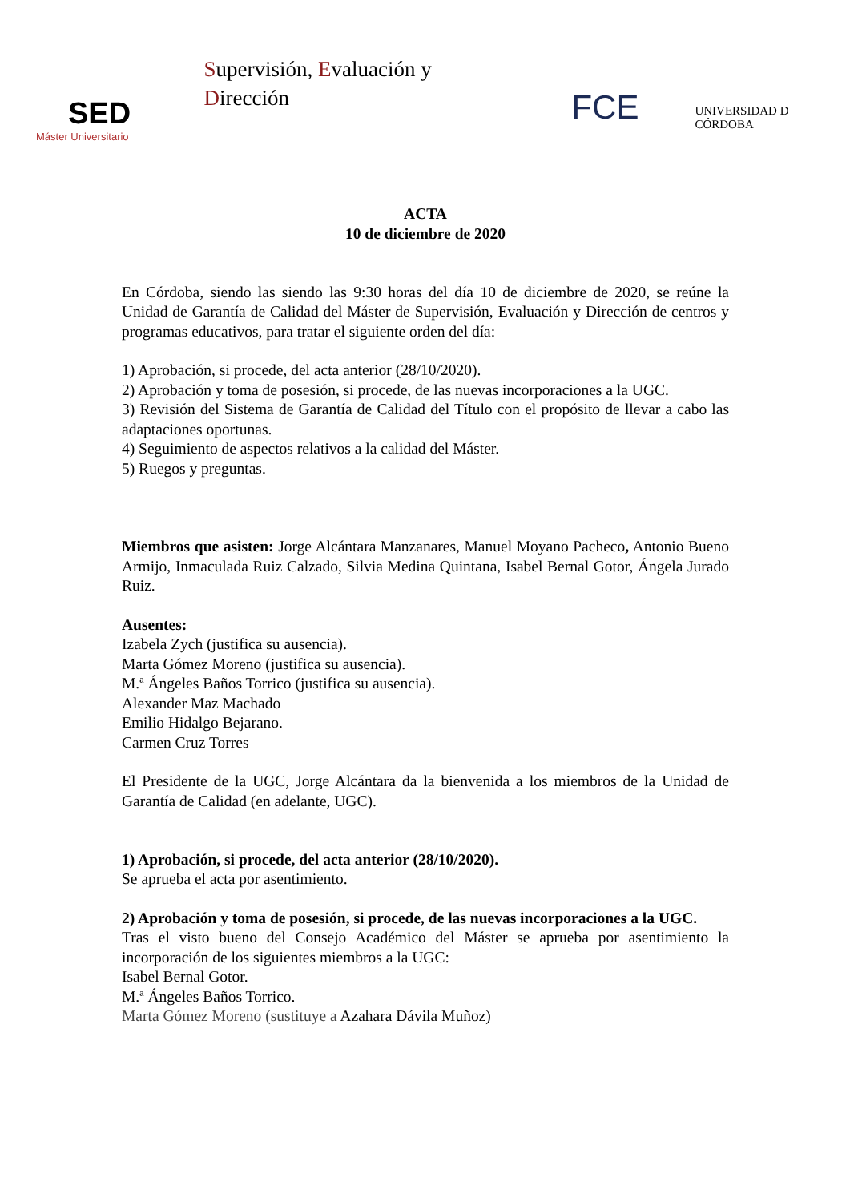SED
Máster Universitario
Supervisión, Evaluación y Dirección
FCE
UNIVERSIDAD D CÓRDOBA
ACTA
10 de diciembre de 2020
En Córdoba, siendo las siendo las 9:30 horas del día 10 de diciembre de 2020, se reúne la Unidad de Garantía de Calidad del Máster de Supervisión, Evaluación y Dirección de centros y programas educativos, para tratar el siguiente orden del día:
1) Aprobación, si procede, del acta anterior (28/10/2020).
2) Aprobación y toma de posesión, si procede, de las nuevas incorporaciones a la UGC.
3) Revisión del Sistema de Garantía de Calidad del Título con el propósito de llevar a cabo las adaptaciones oportunas.
4) Seguimiento de aspectos relativos a la calidad del Máster.
5) Ruegos y preguntas.
Miembros que asisten: Jorge Alcántara Manzanares, Manuel Moyano Pacheco, Antonio Bueno Armijo, Inmaculada Ruiz Calzado, Silvia Medina Quintana, Isabel Bernal Gotor, Ángela Jurado Ruiz.
Ausentes:
Izabela Zych (justifica su ausencia).
Marta Gómez Moreno (justifica su ausencia).
M.ª Ángeles Baños Torrico (justifica su ausencia).
Alexander Maz Machado
Emilio Hidalgo Bejarano.
Carmen Cruz Torres
El Presidente de la UGC, Jorge Alcántara da la bienvenida a los miembros de la Unidad de Garantía de Calidad (en adelante, UGC).
1) Aprobación, si procede, del acta anterior (28/10/2020).
Se aprueba el acta por asentimiento.
2) Aprobación y toma de posesión, si procede, de las nuevas incorporaciones a la UGC.
Tras el visto bueno del Consejo Académico del Máster se aprueba por asentimiento la incorporación de los siguientes miembros a la UGC:
Isabel Bernal Gotor.
M.ª Ángeles Baños Torrico.
Marta Gómez Moreno (sustituye a Azahara Dávila Muñoz)